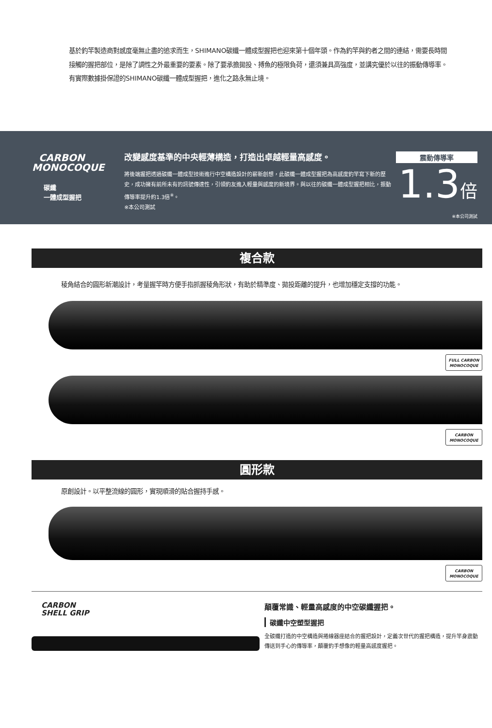基於釣竿製造商對感度毫無止盡的追求而生，SHIMANO碳纖一體成型握把也迎來第十個年頭。作為釣竿與釣者之間的連結，需要長時間接觸的握把部位，是除了調性之外最重要的要素。除了要承擔拋投、搏魚的極限負荷，還須兼具高強度，並講究優於以往的振動傳導率。有實際數據掛保證的SHIMANO碳纖一體成型握把，進化之路永無止境。
CARBON
MONOCOQUE
碳纖
一體成型握把
改變感度基準的中央輕薄構造，打造出卓越輕量高感度。
將後端握把透過碳纖一體成型技術進行中空構造設計的嶄新創想，此碳纖一體成型握把為高感度釣竿寫下新的歷史，成功擁有前所未有的訊號傳達性，引領釣友進入輕量與感度的新境界。與以往的碳纖一體成型握把相比，振動傳導率提升約1.3倍<sup>※</sup>。
※本公司測試
震動傳導率
1.3倍
※本公司測試
複合款
稜角結合的圓形新潮設計，考量握竿時方便手指抓握稜角形狀，有助於精準度、拋投距離的提升，也增加穩定支撐的功能。
FULL CARBON
MONOCOQUE
CARBON
MONOCOQUE
圓形款
原創設計。以平整流線的圓形，實現順滑的貼合握持手感。
CARBON
MONOCOQUE
CARBON
SHELL GRIP
顛覆常識、輕量高感度的中空碳纖握把。
碳纖中空塑型握把
全碳纖打造的中空構造與捲線器座結合的握把設計，定義次世代的握把構造，提升竿身震動傳送到手心的傳導率，顛覆釣手想像的輕量高感度握把。